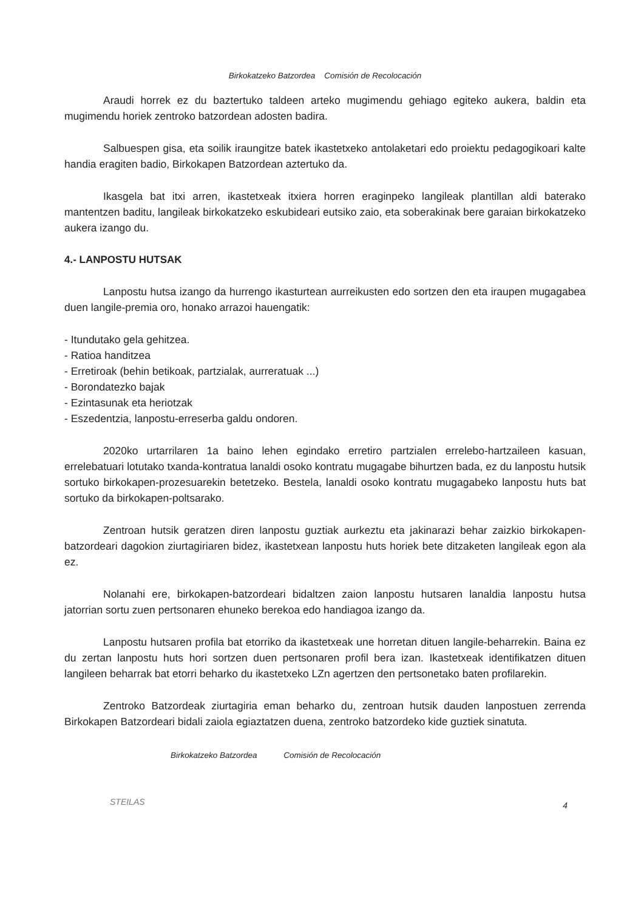Birkokatzeko Batzordea Comisión de Recolocación
Araudi horrek ez du baztertuko taldeen arteko mugimendu gehiago egiteko aukera, baldin eta mugimendu horiek zentroko batzordean adosten badira.
Salbuespen gisa, eta soilik iraungitze batek ikastetxeko antolaketari edo proiektu pedagogikoari kalte handia eragiten badio, Birkokapen Batzordean aztertuko da.
Ikasgela bat itxi arren, ikastetxeak itxiera horren eraginpeko langileak plantillan aldi baterako mantentzen baditu, langileak birkokatzeko eskubideari eutsiko zaio, eta soberakinak bere garaian birkokatzeko aukera izango du.
4.- LANPOSTU HUTSAK
Lanpostu hutsa izango da hurrengo ikasturtean aurreikusten edo sortzen den eta iraupen mugagabea duen langile-premia oro, honako arrazoi hauengatik:
- Itundutako gela gehitzea.
- Ratioa handitzea
- Erretiroak (behin betikoak, partzialak, aurreratuak ...)
- Borondatezko bajak
- Ezintasunak eta heriotzak
- Eszedentzia, lanpostu-erreserba galdu ondoren.
2020ko urtarrilaren 1a baino lehen egindako erretiro partzialen errelebo-hartzaileen kasuan, errelebatuari lotutako txanda-kontratua lanaldi osoko kontratu mugagabe bihurtzen bada, ez du lanpostu hutsik sortuko birkokapen-prozesuarekin betetzeko. Bestela, lanaldi osoko kontratu mugagabeko lanpostu huts bat sortuko da birkokapen-poltsarako.
Zentroan hutsik geratzen diren lanpostu guztiak aurkeztu eta jakinarazi behar zaizkio birkokapen-batzordeari dagokion ziurtagiriaren bidez, ikastetxean lanpostu huts horiek bete ditzaketen langileak egon ala ez.
Nolanahi ere, birkokapen-batzordeari bidaltzen zaion lanpostu hutsaren lanaldia lanpostu hutsa jatorrian sortu zuen pertsonaren ehuneko berekoa edo handiagoa izango da.
Lanpostu hutsaren profila bat etorriko da ikastetxeak une horretan dituen langile-beharrekin. Baina ez du zertan lanpostu huts hori sortzen duen pertsonaren profil bera izan. Ikastetxeak identifikatzen dituen langileen beharrak bat etorri beharko du ikastetxeko LZn agertzen den pertsonetako baten profilarekin.
Zentroko Batzordeak ziurtagiria eman beharko du, zentroan hutsik dauden lanpostuen zerrenda Birkokapen Batzordeari bidali zaiola egiaztatzen duena, zentroko batzordeko kide guztiek sinatuta.
Birkokatzeko Batzordea Comisión de Recolocación
STEILAS
4